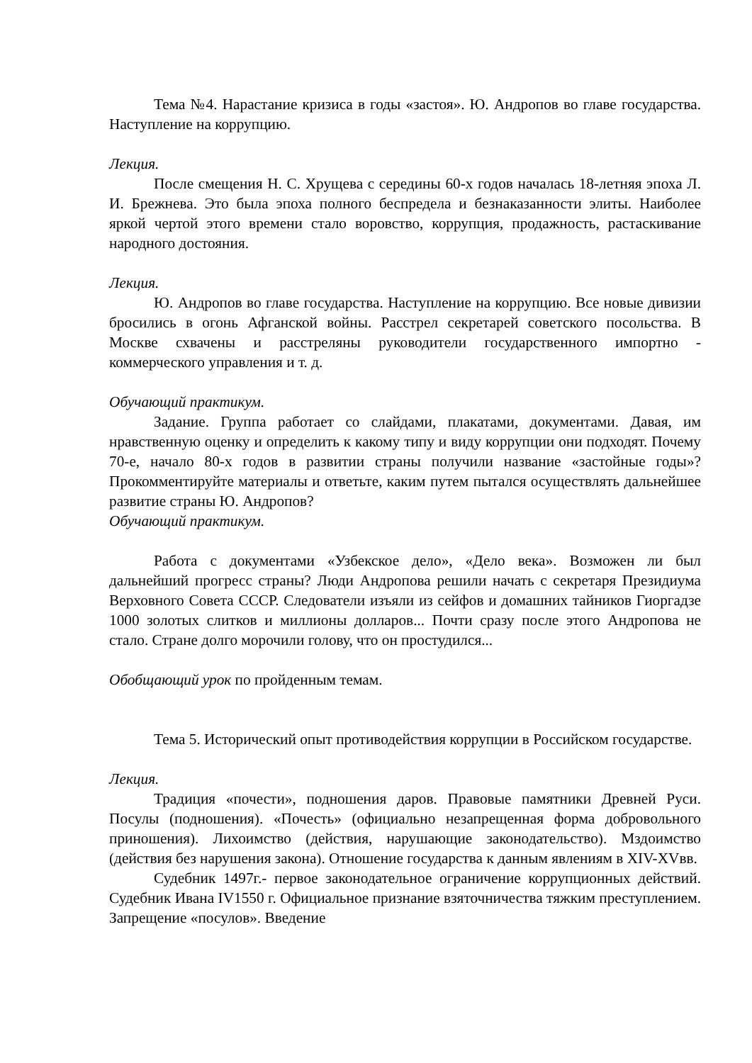Тема №4. Нарастание кризиса в годы «застоя». Ю. Андропов во главе государства. Наступление на коррупцию.
Лекция.
После смещения Н. С. Хрущева с середины 60-х годов началась 18-летняя эпоха Л. И. Брежнева. Это была эпоха полного беспредела и безнаказанности элиты. Наиболее яркой чертой этого времени стало воровство, коррупция, продажность, растаскивание народного достояния.
Лекция.
Ю. Андропов во главе государства. Наступление на коррупцию. Все новые дивизии бросились в огонь Афганской войны. Расстрел секретарей советского посольства. В Москве схвачены и расстреляны руководители государственного импортно - коммерческого управления и т. д.
Обучающий практикум.
Задание. Группа работает со слайдами, плакатами, документами. Давая, им нравственную оценку и определить к какому типу и виду коррупции они подходят. Почему 70-е, начало 80-х годов в развитии страны получили название «застойные годы»? Прокомментируйте материалы и ответьте, каким путем пытался осуществлять дальнейшее развитие страны Ю. Андропов?
Обучающий практикум.
Работа с документами «Узбекское дело», «Дело века». Возможен ли был дальнейший прогресс страны? Люди Андропова решили начать с секретаря Президиума Верховного Совета СССР. Следователи изъяли из сейфов и домашних тайников Гиоргадзе 1000 золотых слитков и миллионы долларов... Почти сразу после этого Андропова не стало. Стране долго морочили голову, что он простудился...
Обобщающий урок по пройденным темам.
Тема 5. Исторический опыт противодействия коррупции в Российском государстве.
Лекция.
Традиция «почести», подношения даров. Правовые памятники Древней Руси. Посулы (подношения). «Почесть» (официально незапрещенная форма добровольного приношения). Лихоимство (действия, нарушающие законодательство). Мздоимство (действия без нарушения закона). Отношение государства к данным явлениям в XIV-XVвв.
Судебник 1497г.- первое законодательное ограничение коррупционных действий. Судебник Ивана IV1550 г. Официальное признание взяточничества тяжким преступлением. Запрещение «посулов». Введение